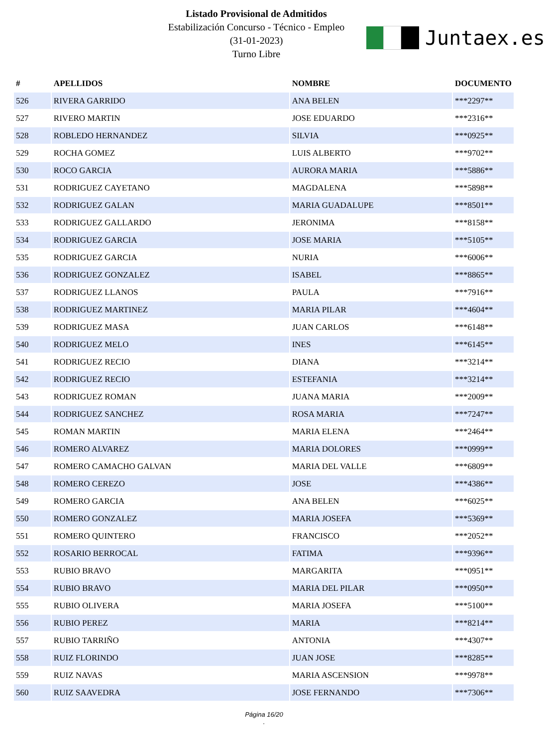Listado Provisional de Admitidos
Estabilización Concurso - Técnico - Empleo
(31-01-2023)
Turno Libre
Juntaex.es
| # | APELLIDOS | NOMBRE | DOCUMENTO |
| --- | --- | --- | --- |
| 526 | RIVERA GARRIDO | ANA BELEN | ***2297** |
| 527 | RIVERO MARTIN | JOSE EDUARDO | ***2316** |
| 528 | ROBLEDO HERNANDEZ | SILVIA | ***0925** |
| 529 | ROCHA GOMEZ | LUIS ALBERTO | ***9702** |
| 530 | ROCO GARCIA | AURORA MARIA | ***5886** |
| 531 | RODRIGUEZ CAYETANO | MAGDALENA | ***5898** |
| 532 | RODRIGUEZ GALAN | MARIA GUADALUPE | ***8501** |
| 533 | RODRIGUEZ GALLARDO | JERONIMA | ***8158** |
| 534 | RODRIGUEZ GARCIA | JOSE MARIA | ***5105** |
| 535 | RODRIGUEZ GARCIA | NURIA | ***6006** |
| 536 | RODRIGUEZ GONZALEZ | ISABEL | ***8865** |
| 537 | RODRIGUEZ LLANOS | PAULA | ***7916** |
| 538 | RODRIGUEZ MARTINEZ | MARIA PILAR | ***4604** |
| 539 | RODRIGUEZ MASA | JUAN CARLOS | ***6148** |
| 540 | RODRIGUEZ MELO | INES | ***6145** |
| 541 | RODRIGUEZ RECIO | DIANA | ***3214** |
| 542 | RODRIGUEZ RECIO | ESTEFANIA | ***3214** |
| 543 | RODRIGUEZ ROMAN | JUANA MARIA | ***2009** |
| 544 | RODRIGUEZ SANCHEZ | ROSA MARIA | ***7247** |
| 545 | ROMAN MARTIN | MARIA ELENA | ***2464** |
| 546 | ROMERO ALVAREZ | MARIA DOLORES | ***0999** |
| 547 | ROMERO CAMACHO GALVAN | MARIA DEL VALLE | ***6809** |
| 548 | ROMERO CEREZO | JOSE | ***4386** |
| 549 | ROMERO GARCIA | ANA BELEN | ***6025** |
| 550 | ROMERO GONZALEZ | MARIA JOSEFA | ***5369** |
| 551 | ROMERO QUINTERO | FRANCISCO | ***2052** |
| 552 | ROSARIO BERROCAL | FATIMA | ***9396** |
| 553 | RUBIO BRAVO | MARGARITA | ***0951** |
| 554 | RUBIO BRAVO | MARIA DEL PILAR | ***0950** |
| 555 | RUBIO OLIVERA | MARIA JOSEFA | ***5100** |
| 556 | RUBIO PEREZ | MARIA | ***8214** |
| 557 | RUBIO TARRIÑO | ANTONIA | ***4307** |
| 558 | RUIZ FLORINDO | JUAN JOSE | ***8285** |
| 559 | RUIZ NAVAS | MARIA ASCENSION | ***9978** |
| 560 | RUIZ SAAVEDRA | JOSE FERNANDO | ***7306** |
Página 16/20
.